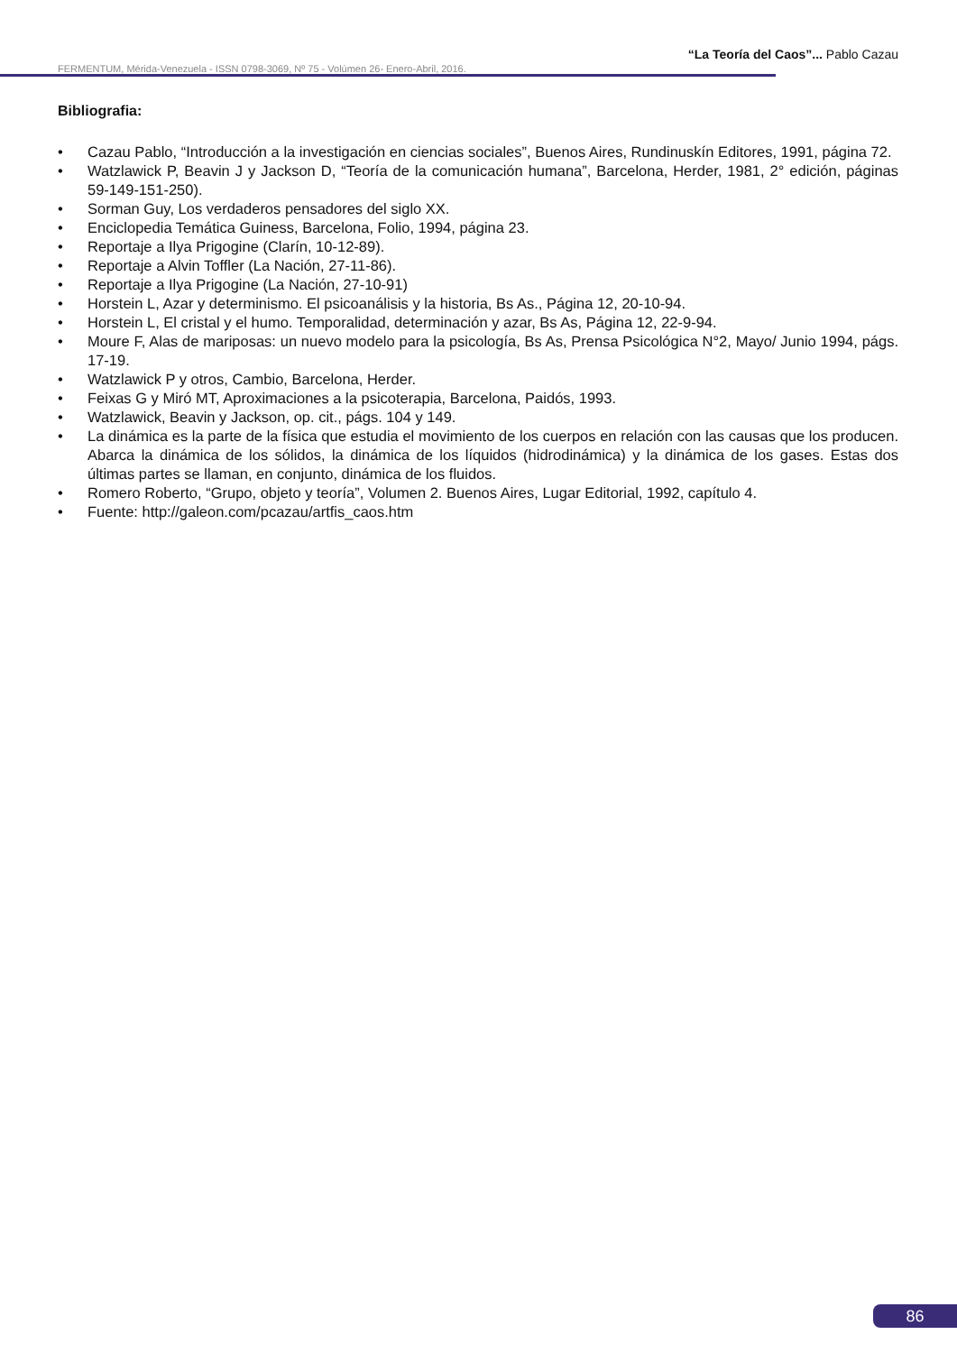“La Teoría del Caos”... Pablo Cazau
FERMENTUM, Mérida-Venezuela - ISSN 0798-3069, Nº 75 - Volúmen 26- Enero-Abril, 2016.
Bibliografia:
• Cazau Pablo, “Introducción a la investigación en ciencias sociales”, Buenos Aires, Rundinuskín Editores, 1991, página 72.
• Watzlawick P, Beavin J y Jackson D, “Teoría de la comunicación humana”, Barcelona, Herder, 1981, 2° edición, páginas 59-149-151-250).
• Sorman Guy, Los verdaderos pensadores del siglo XX.
• Enciclopedia Temática Guiness, Barcelona, Folio, 1994, página 23.
• Reportaje a Ilya Prigogine (Clarín, 10-12-89).
• Reportaje a Alvin Toffler (La Nación, 27-11-86).
• Reportaje a Ilya Prigogine (La Nación, 27-10-91)
• Horstein L, Azar y determinismo. El psicoanálisis y la historia, Bs As., Página 12, 20-10-94.
• Horstein L, El cristal y el humo. Temporalidad, determinación y azar, Bs As, Página 12, 22-9-94.
• Moure F, Alas de mariposas: un nuevo modelo para la psicología, Bs As, Prensa Psicológica N°2, Mayo/ Junio 1994, págs. 17-19.
• Watzlawick P y otros, Cambio, Barcelona, Herder.
• Feixas G y Miró MT, Aproximaciones a la psicoterapia, Barcelona, Paidós, 1993.
• Watzlawick, Beavin y Jackson, op. cit., págs. 104 y 149.
• La dinámica es la parte de la física que estudia el movimiento de los cuerpos en relación con las causas que los producen. Abarca la dinámica de los sólidos, la dinámica de los líquidos (hidrodinámica) y la dinámica de los gases. Estas dos últimas partes se llaman, en conjunto, dinámica de los fluidos.
• Romero Roberto, “Grupo, objeto y teoría”, Volumen 2. Buenos Aires, Lugar Editorial, 1992, capítulo 4.
• Fuente: http://galeon.com/pcazau/artfis_caos.htm
86